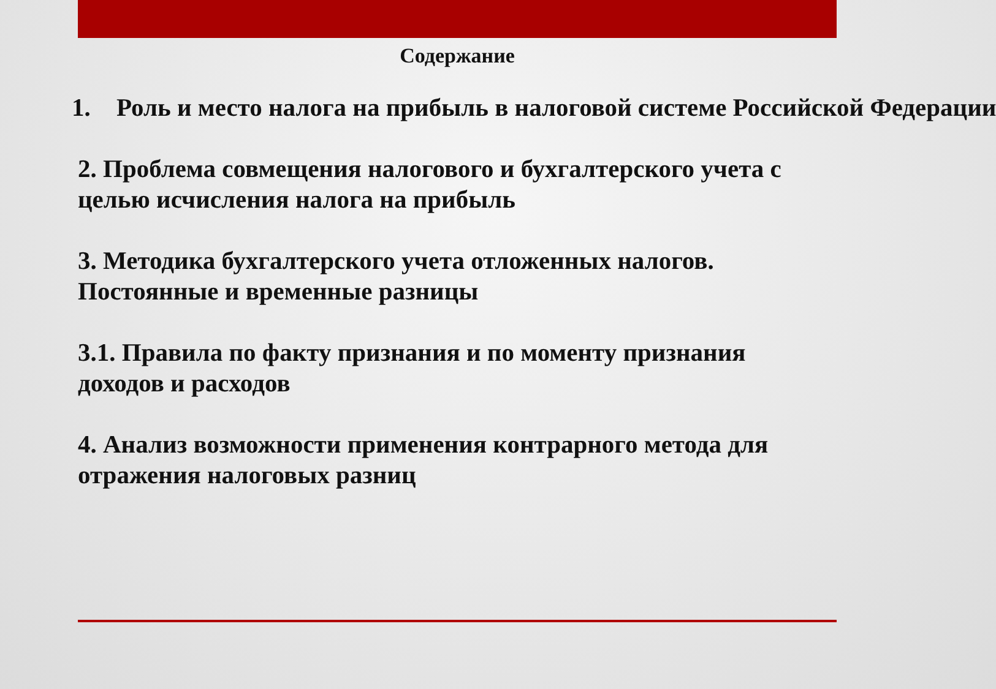Содержание
1. Роль и место налога на прибыль в налоговой системе Российской Федерации
2. Проблема совмещения налогового и бухгалтерского учета с целью исчисления налога на прибыль
3. Методика бухгалтерского учета отложенных налогов. Постоянные и временные разницы
3.1. Правила по факту признания и по моменту признания доходов и расходов
4. Анализ возможности применения контрарного метода для отражения налоговых разниц